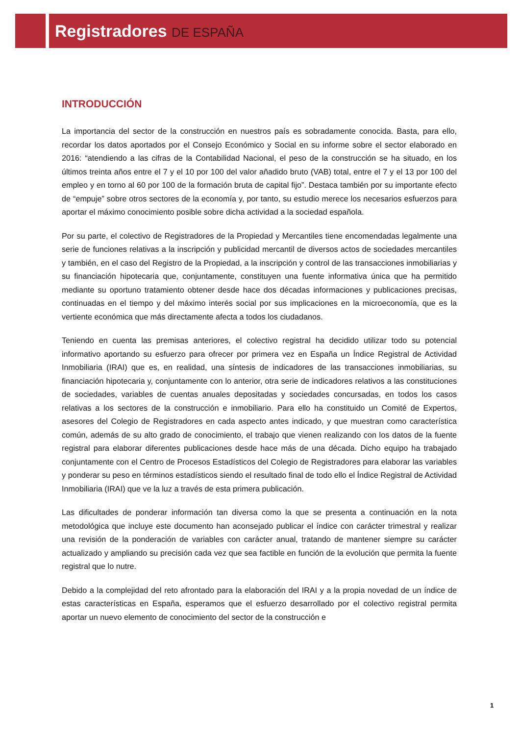Registradores DE ESPAÑA
INTRODUCCIÓN
La importancia del sector de la construcción en nuestros país es sobradamente conocida. Basta, para ello, recordar los datos aportados por el Consejo Económico y Social en su informe sobre el sector elaborado en 2016: “atendiendo a las cifras de la Contabilidad Nacional, el peso de la construcción se ha situado, en los últimos treinta años entre el 7 y el 10 por 100 del valor añadido bruto (VAB) total, entre el 7 y el 13 por 100 del empleo y en torno al 60 por 100 de la formación bruta de capital fijo”. Destaca también por su importante efecto de “empuje” sobre otros sectores de la economía y, por tanto, su estudio merece los necesarios esfuerzos para aportar el máximo conocimiento posible sobre dicha actividad a la sociedad española.
Por su parte, el colectivo de Registradores de la Propiedad y Mercantiles tiene encomendadas legalmente una serie de funciones relativas a la inscripción y publicidad mercantil de diversos actos de sociedades mercantiles y también, en el caso del Registro de la Propiedad, a la inscripción y control de las transacciones inmobiliarias y su financiación hipotecaria que, conjuntamente, constituyen una fuente informativa única que ha permitido mediante su oportuno tratamiento obtener desde hace dos décadas informaciones y publicaciones precisas, continuadas en el tiempo y del máximo interés social por sus implicaciones en la microeconomía, que es la vertiente económica que más directamente afecta a todos los ciudadanos.
Teniendo en cuenta las premisas anteriores, el colectivo registral ha decidido utilizar todo su potencial informativo aportando su esfuerzo para ofrecer por primera vez en España un Índice Registral de Actividad Inmobiliaria (IRAI) que es, en realidad, una síntesis de indicadores de las transacciones inmobiliarias, su financiación hipotecaria y, conjuntamente con lo anterior, otra serie de indicadores relativos a las constituciones de sociedades, variables de cuentas anuales depositadas y sociedades concursadas, en todos los casos relativas a los sectores de la construcción e inmobiliario. Para ello ha constituido un Comité de Expertos, asesores del Colegio de Registradores en cada aspecto antes indicado, y que muestran como característica común, además de su alto grado de conocimiento, el trabajo que vienen realizando con los datos de la fuente registral para elaborar diferentes publicaciones desde hace más de una década. Dicho equipo ha trabajado conjuntamente con el Centro de Procesos Estadísticos del Colegio de Registradores para elaborar las variables y ponderar su peso en términos estadísticos siendo el resultado final de todo ello el Índice Registral de Actividad Inmobiliaria (IRAI) que ve la luz a través de esta primera publicación.
Las dificultades de ponderar información tan diversa como la que se presenta a continuación en la nota metodológica que incluye este documento han aconsejado publicar el índice con carácter trimestral y realizar una revisión de la ponderación de variables con carácter anual, tratando de mantener siempre su carácter actualizado y ampliando su precisión cada vez que sea factible en función de la evolución que permita la fuente registral que lo nutre.
Debido a la complejidad del reto afrontado para la elaboración del IRAI y a la propia novedad de un índice de estas características en España, esperamos que el esfuerzo desarrollado por el colectivo registral permita aportar un nuevo elemento de conocimiento del sector de la construcción e
1